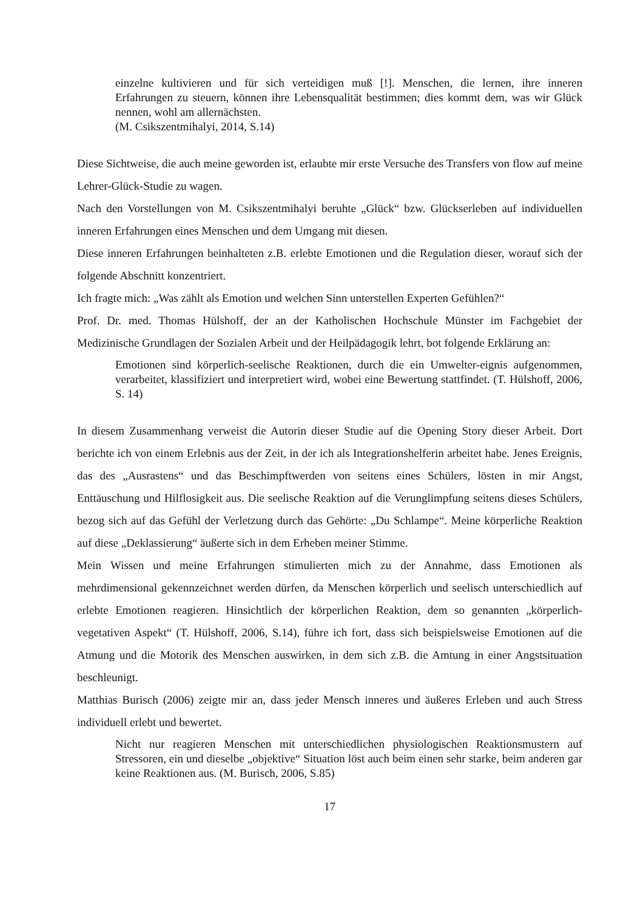einzelne kultivieren und für sich verteidigen muß [!]. Menschen, die lernen, ihre inneren Erfahrungen zu steuern, können ihre Lebensqualität bestimmen; dies kommt dem, was wir Glück nennen, wohl am allernächsten.
(M. Csikszentmihalyi, 2014, S.14)
Diese Sichtweise, die auch meine geworden ist, erlaubte mir erste Versuche des Transfers von flow auf meine Lehrer-Glück-Studie zu wagen.
Nach den Vorstellungen von M. Csikszentmihalyi beruhte „Glück“ bzw. Glückserleben auf individuellen inneren Erfahrungen eines Menschen und dem Umgang mit diesen.
Diese inneren Erfahrungen beinhalteten z.B. erlebte Emotionen und die Regulation dieser, worauf sich der folgende Abschnitt konzentriert.
Ich fragte mich: „Was zählt als Emotion und welchen Sinn unterstellen Experten Gefühlen?“
Prof. Dr. med. Thomas Hülshoff, der an der Katholischen Hochschule Münster im Fachgebiet der Medizinische Grundlagen der Sozialen Arbeit und der Heilpädagogik lehrt, bot folgende Erklärung an:
Emotionen sind körperlich-seelische Reaktionen, durch die ein Umwelter-eignis aufgenommen, verarbeitet, klassifiziert und interpretiert wird, wobei eine Bewertung stattfindet. (T. Hülshoff, 2006, S. 14)
In diesem Zusammenhang verweist die Autorin dieser Studie auf die Opening Story dieser Arbeit. Dort berichte ich von einem Erlebnis aus der Zeit, in der ich als Integrationshelferin arbeitet habe. Jenes Ereignis, das des „Ausrastens“ und das Beschimpftwerden von seitens eines Schülers, lösten in mir Angst, Enttäuschung und Hilflosigkeit aus. Die seelische Reaktion auf die Verunglimpfung seitens dieses Schülers, bezog sich auf das Gefühl der Verletzung durch das Gehörte: „Du Schlampe“. Meine körperliche Reaktion auf diese „Deklassierung“ äußerte sich in dem Erheben meiner Stimme.
Mein Wissen und meine Erfahrungen stimulierten mich zu der Annahme, dass Emotionen als mehrdimensional gekennzeichnet werden dürfen, da Menschen körperlich und seelisch unterschiedlich auf erlebte Emotionen reagieren. Hinsichtlich der körperlichen Reaktion, dem so genannten „körperlich-vegetativen Aspekt“ (T. Hülshoff, 2006, S.14), führe ich fort, dass sich beispielsweise Emotionen auf die Atmung und die Motorik des Menschen auswirken, in dem sich z.B. die Amtung in einer Angstsituation beschleunigt.
Matthias Burisch (2006) zeigte mir an, dass jeder Mensch inneres und äußeres Erleben und auch Stress individuell erlebt und bewertet.
Nicht nur reagieren Menschen mit unterschiedlichen physiologischen Reaktionsmustern auf Stressoren, ein und dieselbe „objektive“ Situation löst auch beim einen sehr starke, beim anderen gar keine Reaktionen aus. (M. Burisch, 2006, S.85)
17